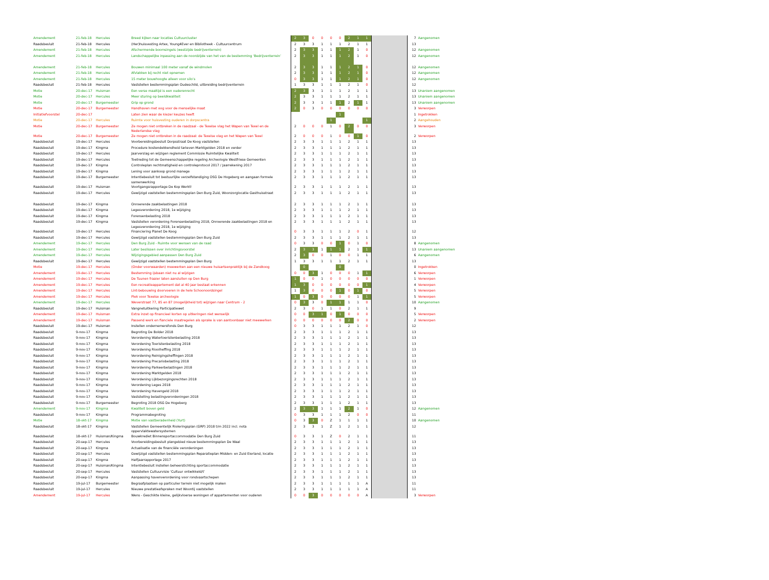| Amendement | 21-feb-18 | Hercules | Breed kijken naar locaties Cultuurcluster | 2 | 3 | 0 | 0 | 0 | 0 | 2 | 1 | 1 | | 7 | Aangenomen |
| Raadsbesluit | 21-feb-18 | Hercules | (Her)huisvesting Artex, Young4Ever en Bibliotheek - Cultuurcentrum | 2 | 3 | 3 | 1 | 1 | 1 | 2 | 1 | 1 | | 13 | |
| Amendement | 21-feb-18 | Hercules | Afschermende boomsingels (westzijde bedrijventerrein) | 2 | 3 | 3 | 1 | 1 | 1 | 2 | 1 | 0 | | 12 | Aangenomen |
| Amendement | 21-feb-18 | Hercules | Landschappelijke inpassing aan de noordzijde van het van de bestemming ‘Bedrijventerrein’ | 2 | 3 | 3 | 1 | 1 | 1 | 2 | 1 | 0 | | 12 | Aangenomen |
| Amendement | 21-feb-18 | Hercules | Bouwen minimaal 100 meter vanaf de windmolen | 2 | 3 | 3 | 1 | 1 | 1 | 2 | 1 | 0 | | 12 | Aangenomen |
| Amendement | 21-feb-18 | Hercules | Afvlakken bij recht niet opnemen | 2 | 3 | 3 | 1 | 1 | 1 | 2 | 1 | 0 | | 12 | Aangenomen |
| Amendement | 21-feb-18 | Hercules | 15 meter bouwhoogte alleen voor silo’s | 0 | 3 | 3 | 1 | 1 | 1 | 2 | 1 | 0 | | 12 | Aangenomen |
| Raadsbesluit | 21-feb-18 | Hercules | Vaststellen bestemmingsplan Oudeschild, uitbreiding bedrijventerrein | 1 | 3 | 3 | 1 | 1 | 1 | 2 | 1 | 0 | | 12 | |
| Motie | 20-dec-17 | Huisman | Een verse maaltijd is een ouderenrecht | 2 | 3 | 3 | 1 | 1 | 1 | 2 | 1 | 1 | | 13 | Unaniem aangenomen |
| Motie | 20-dec-17 | Hercules | Meer sturing op beeldkwaliteit | 2 | 3 | 3 | 1 | 1 | 1 | 2 | 1 | 1 | | 13 | Unaniem aangenomen |
| Motie | 20-dec-17 | Burgemeester | Grip op grond | 2 | 3 | 3 | 1 | 1 | 1 | 2 | 1 | 1 | | 13 | Unaniem aangenomen |
| Motie | 20-dec-17 | Burgemeester | Handhaven met oog voor de menselijke maat | 2 | 0 | 3 | 0 | 0 | 0 | 0 | 0 | 0 | | 3 | Verworpen |
| Initiatiefvoorstel | 20-dec-17 | | Laten zien waar de kiezer keuzes heeft | | | | | | 1 | | | | | 1 | Ingetrokken |
| Motie | 20-dec-17 | Hercules | Ruimte voor huisvesting ouderen in dorpscentra | | | | | 1 | | | | 1 | | 2 | Aangehouden |
| Motie | 20-dec-17 | Burgemeester | Ze mogen niet ontbreken in de raadzaal - de Texelse vlag het Wapen van Texel en de Nederlandse vlag | 2 | 0 | 0 | 0 | 1 | 0 | 2 | 0 | 0 | | 3 | Verworpen |
| Motie | 20-dec-17 | Burgemeester | Ze mogen niet ontbreken in de raadzaal: de Texelse vlag en het Wapen van Texel | 2 | 0 | 0 | 0 | 1 | 0 | 0 | 1 | 0 | | 2 | Verworpen |
| Raadsbesluit | 19-dec-17 | Hercules | Voorbereidingsbesluit Dorpsstraat De Koog vaststellen | 2 | 3 | 3 | 1 | 1 | 1 | 2 | 1 | 1 | | 13 | |
| Raadsbesluit | 19-dec-17 | Kingma | Procedure kostendekkendheid tarieven Marktgelden 2018 en verder | 2 | 3 | 3 | 1 | 1 | 1 | 2 | 1 | 1 | | 13 | |
| Raadsbesluit | 19-dec-17 | Hercules | Jaarverslag en wijzigen reglement Commissie Ruimtelijke Kwaliteit | 2 | 3 | 3 | 1 | 1 | 1 | 2 | 1 | 1 | | 13 | |
| Raadsbesluit | 19-dec-17 | Hercules | Toetreding tot de Gemeenschappelijke regeling Archeologie Westfriese Gemeenten | 2 | 3 | 3 | 1 | 1 | 1 | 2 | 1 | 1 | | 13 | |
| Raadsbesluit | 19-dec-17 | Kingma | Controleplan rechtmatigheid en controleprotocol 2017 / Jaarrekening 2017 | 2 | 3 | 3 | 1 | 1 | 1 | 2 | 1 | 1 | | 13 | |
| Raadsbesluit | 19-dec-17 | Kingma | Lening voor aankoop grond manege | 2 | 3 | 3 | 1 | 1 | 1 | 2 | 1 | 1 | | 13 | |
| Raadsbesluit | 19-dec-17 | Burgemeester | Intentiebesluit tot bestuurlijke verzelfstandiging OSG De Hogeberg en aangaan formele samenwerking | 2 | 3 | 3 | 1 | 1 | 1 | 2 | 1 | 1 | | 13 | |
| Raadsbesluit | 19-dec-17 | Huisman | Voortgangsrapportage De Kop Werkt! | 2 | 3 | 3 | 1 | 1 | 1 | 2 | 1 | 1 | | 13 | |
| Raadsbesluit | 19-dec-17 | Hercules | Gewijzigd vaststellen bestemmingsplan Den Burg Zuid, Woonzorglocatie Gasthuisstraat | 2 | 3 | 3 | 1 | 1 | 1 | 2 | 1 | 1 | | 13 | |
| Raadsbesluit | 19-dec-17 | Kingma | Onroerende zaakbelastingen 2018 | 2 | 3 | 3 | 1 | 1 | 1 | 2 | 1 | 1 | | 13 | |
| Raadsbesluit | 19-dec-17 | Kingma | Legesverordening 2018, 1e wijziging | 2 | 3 | 3 | 1 | 1 | 1 | 2 | 1 | 1 | | 13 | |
| Raadsbesluit | 19-dec-17 | Kingma | Forensenbelasting 2018 | 2 | 3 | 3 | 1 | 1 | 1 | 2 | 1 | 1 | | 13 | |
| Raadsbesluit | 19-dec-17 | Kingma | Vaststellen verordening Forensenbelasting 2018, Onroerende zaakbelastingen 2018 en Legesverordening 2018, 1e wijziging | 2 | 3 | 3 | 1 | 1 | 1 | 2 | 1 | 1 | | 13 | |
| Raadsbesluit | 19-dec-17 | Hercules | Financiering Planet De Koog | 0 | 3 | 3 | 1 | 1 | 1 | 2 | 0 | 1 | | 12 | |
| Raadsbesluit | 19-dec-17 | Hercules | Gewijzigd vaststellen bestemmingsplan Den Burg Zuid | 2 | 3 | 3 | 1 | 1 | 1 | 2 | 1 | 1 | | 13 | |
| Amendement | 19-dec-17 | Hercules | Den Burg Zuid - Ruimte voor wensen van de raad | 0 | 3 | 3 | 0 | 0 | 1 | 0 | 1 | 0 | | 8 | Aangenomen |
| Amendement | 19-dec-17 | Hercules | Later beslissen over inrichtingsvoorstel | 2 | 3 | 3 | 1 | 1 | 1 | 2 | 1 | 1 | | 13 | Unaniem aangenomen |
| Amendement | 19-dec-17 | Hercules | Wijzigingsgebied aanpassen Den Burg Zuid | 2 | 3 | 0 | 0 | 1 | 0 | 0 | 1 | 1 | | 6 | Aangenomen |
| Raadsbesluit | 19-dec-17 | Hercules | Gewijzigd vaststellen bestemmingsplan Den Burg | 1 | 3 | 3 | 1 | 1 | 1 | 2 | 1 | 1 | | 13 | |
| Motie | 19-dec-17 | Hercules | (Onder voorwaarden) meewerken aan een nieuwe huisartsenpraktijk bij de Zandkoog | | 0 | | | | 0 | | | | | 0 | Ingetrokken |
| Amendement | 19-dec-17 | Hercules | Bestemming ijsbaan niet nu al wijzigen | 0 | 0 | 3 | 1 | 0 | 0 | 0 | 1 | 1 | | 6 | Verworpen |
| Amendement | 19-dec-17 | Hercules | De Tuunen fraaier laten aansluiten op Den Burg | 1 | 0 | 0 | 1 | 0 | 0 | 0 | 0 | 0 | | 1 | Verworpen |
| Amendement | 19-dec-17 | Hercules | Een recreatieappartement dat al 40 jaar bestaat erkennen | 1 | 3 | 0 | 0 | 0 | 0 | 0 | 0 | 1 | | 4 | Verworpen |
| Amendement | 19-dec-17 | Hercules | Lint-bebouwing doorvoeren in de hele Schoonoordsingel | 1 | 3 | 0 | 0 | 0 | 1 | 0 | 1 | 0 | | 5 | Verworpen |
| Amendement | 19-dec-17 | Hercules | Plek voor Texelse archeologie | 1 | 0 | 3 | 0 | 0 | 0 | 0 | 1 | 1 | | 5 | Verworpen |
| Amendement | 19-dec-17 | Hercules | Weverstraat 77, 85 en 87 (mogelijkheid tot) wijzigen naar Centrum - 2 | 0 | 3 | 3 | 0 | 1 | 1 | 1 | 1 | 0 | | 10 | Aangenomen |
| Raadsbesluit | 19-dec-17 | Huisman | Vangnetuitkering Participatiewet | 2 | 3 | 0 | 1 | 1 | 0 | 2 | 1 | 1 | | 9 | |
| Amendement | 19-dec-17 | Huisman | Extra inzet op financieel korten op uitkeringen niet wenselijk | 0 | 0 | 3 | 1 | 0 | 1 | 0 | 0 | 0 | | 5 | Verworpen |
| Amendement | 19-dec-17 | Huisman | Passend werk en fianciele maatregelen als sprake is van aantoonbaar niet meewerken | 0 | 0 | 0 | 0 | 0 | 0 | 2 | 0 | 0 | | 2 | Verworpen |
| Raadsbesluit | 19-dec-17 | Huisman | Instellen ondernemersfonds Den Burg | 0 | 3 | 3 | 1 | 1 | 1 | 2 | 1 | 0 | | 12 | |
| Raadsbesluit | 9-nov-17 | Kingma | Begroting De Bolder 2018 | 2 | 3 | 3 | 1 | 1 | 1 | 2 | 1 | 1 | | 13 | |
| Raadsbesluit | 9-nov-17 | Kingma | Verordening Watertoeristenbelasting 2018 | 2 | 3 | 3 | 1 | 1 | 1 | 2 | 1 | 1 | | 13 | |
| Raadsbesluit | 9-nov-17 | Kingma | Verordening Toeristenbelasting 2018 | 2 | 3 | 3 | 1 | 1 | 1 | 2 | 1 | 1 | | 13 | |
| Raadsbesluit | 9-nov-17 | Kingma | Verordening Rioolheffing 2018 | 2 | 3 | 3 | 1 | 1 | 1 | 2 | 1 | 1 | | 13 | |
| Raadsbesluit | 9-nov-17 | Kingma | Verordening Reinigingsheffingen 2018 | 2 | 3 | 3 | 1 | 1 | 1 | 2 | 1 | 1 | | 13 | |
| Raadsbesluit | 9-nov-17 | Kingma | Verordening Precariobelasting 2018 | 2 | 3 | 3 | 1 | 1 | 1 | 2 | 1 | 1 | | 13 | |
| Raadsbesluit | 9-nov-17 | Kingma | Verordening Parkeerbelastingen 2018 | 2 | 3 | 3 | 1 | 1 | 1 | 2 | 1 | 1 | | 13 | |
| Raadsbesluit | 9-nov-17 | Kingma | Verordening Marktgelden 2018 | 2 | 3 | 3 | 1 | 1 | 1 | 2 | 1 | 1 | | 13 | |
| Raadsbesluit | 9-nov-17 | Kingma | Verordening Lijkbezorgingsrechten 2018 | 2 | 3 | 3 | 1 | 1 | 1 | 2 | 1 | 1 | | 13 | |
| Raadsbesluit | 9-nov-17 | Kingma | Verordening Leges 2018 | 2 | 3 | 3 | 1 | 1 | 1 | 2 | 1 | 1 | | 13 | |
| Raadsbesluit | 9-nov-17 | Kingma | Verordening Havengeld 2018 | 2 | 3 | 3 | 1 | 1 | 1 | 2 | 1 | 1 | | 13 | |
| Raadsbesluit | 9-nov-17 | Kingma | Vaststelling belastingverordeningen 2018 | 2 | 3 | 3 | 1 | 1 | 1 | 2 | 1 | 1 | | 13 | |
| Raadsbesluit | 9-nov-17 | Burgemeester | Begroting 2018 OSG De Hogeberg | 2 | 3 | 3 | 1 | 1 | 1 | 2 | 1 | 1 | | 13 | |
| Amendement | 9-nov-17 | Kingma | Kwaliteit boven geld | 2 | 3 | 3 | 1 | 1 | 1 | 2 | 1 | 0 | | 12 | Aangenomen |
| Raadsbesluit | 9-nov-17 | Kingma | Programmabegroting | 0 | 3 | 3 | 1 | 1 | 1 | 2 | 0 | 0 | | 11 | |
| Motie | 18-okt-17 | Kingma | Motie van vastberadenheid (Yurt) | 0 | 3 | 3 | 0 | Z | 1 | 1 | 1 | 1 | | 10 | Aangenomen |
| Raadsbesluit | 18-okt-17 | Kingma | Vaststellen Gemeentelijk Rioleringsplan (GRP) 2018 t/m 2022 incl. nota oppervlaktewatersystemen | 2 | 3 | 3 | 1 | Z | 1 | 2 | 1 | 1 | | 12 | |
| Raadsbesluit | 18-okt-17 | Huisman/Kingma | Bouwkrediet Binnensportaccommodatie Den Burg Zuid | 0 | 3 | 3 | 1 | Z | 0 | 2 | 1 | 1 | | 11 | |
| Raadsbesluit | 20-sep-17 | Hercules | Voorbereidingsbesluit plangebied nieuw bestemmingsplan De Waal | 2 | 3 | 3 | 1 | 1 | 1 | 2 | 1 | 1 | | 13 | |
| Raadsbesluit | 20-sep-17 | Kingma | Actualisatie van de financiële verordeningen | 2 | 3 | 3 | 1 | 1 | 1 | 2 | 1 | 1 | | 13 | |
| Raadsbesluit | 20-sep-17 | Hercules | Gewijzigd vaststellen bestemmingsplan Reparatieplan Midden- en Zuid Eierland, locatie | 2 | 3 | 3 | 1 | 1 | 1 | 2 | 1 | 1 | | 13 | |
| Raadsbesluit | 20-sep-17 | Kingma | Halfjaarrapportage 2017 | 2 | 3 | 3 | 1 | 1 | 1 | 2 | 1 | 1 | | 13 | |
| Raadsbesluit | 20-sep-17 | Huisman/Kingma | Intentiebesluit instellen beheerstichting sportaccommodatie | 2 | 3 | 3 | 1 | 1 | 1 | 2 | 1 | 1 | | 13 | |
| Raadsbesluit | 20-sep-17 | Hercules | Vaststellen Cultuurvisie ‘Cultuur ontwikkeld/t’ | 2 | 3 | 3 | 1 | 1 | 1 | 2 | 1 | 1 | | 13 | |
| Raadsbesluit | 20-sep-17 | Kingma | Aanpassing havenverordening voor rondvaartschepen | 2 | 3 | 3 | 1 | 1 | 1 | 2 | 1 | 1 | | 13 | |
| Raadsbesluit | 19-jul-17 | Burgemeester | Begraafplaatsen op particulier terrein niet mogelijk maken | 2 | 3 | 3 | 1 | 1 | 1 | 1 | 1 | A | | 11 | |
| Raadsbesluit | 19-jul-17 | Hercules | Nieuwe prestatieafspraken met Woontij vaststellen | 2 | 3 | 3 | 1 | 1 | 1 | 1 | 1 | A | | 11 | |
| Amendement | 19-jul-17 | Hercules | Wens - Geschikte kleine, gelijkvloerse woningen of appartementen voor ouderen | 0 | 0 | 3 | 0 | 0 | 0 | 0 | 0 | A | | 3 | Verworpen |